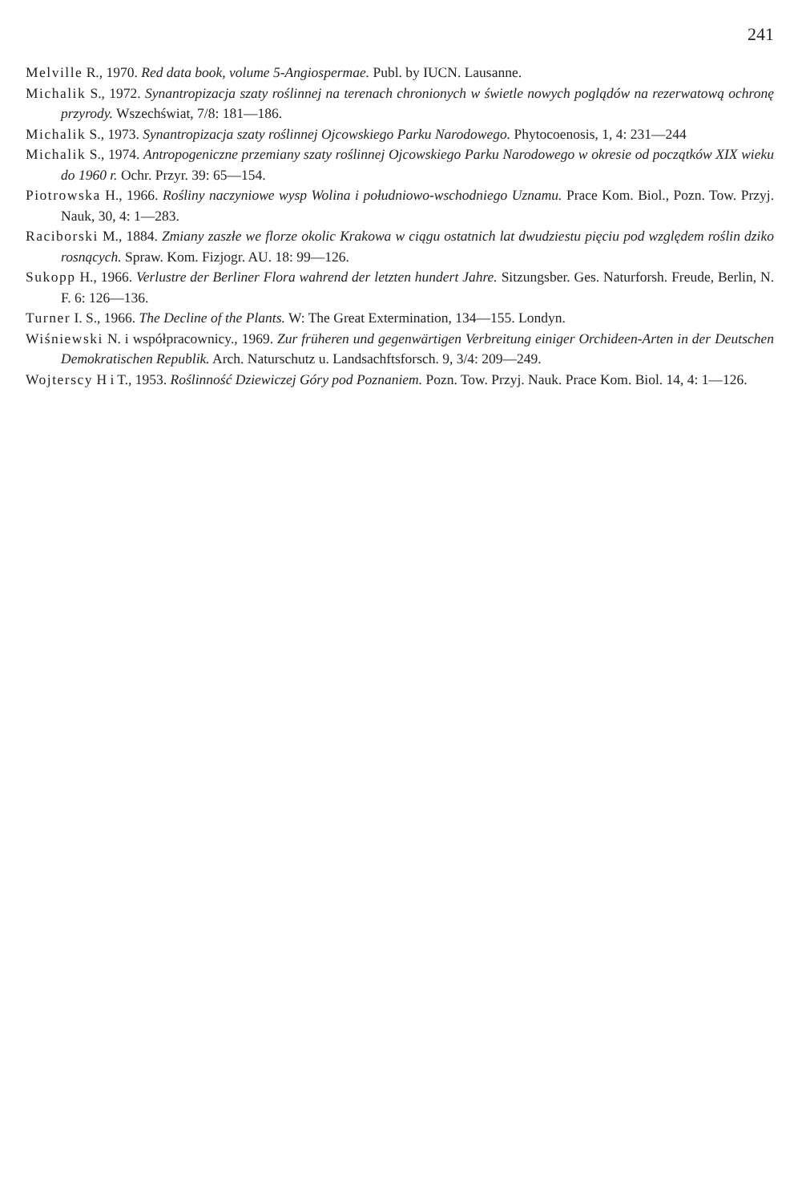241
Melville R., 1970. Red data book, volume 5-Angiospermae. Publ. by IUCN. Lausanne.
Michalik S., 1972. Synantropizacja szaty roślinnej na terenach chronionych w świetle nowych poglądów na rezerwatową ochronę przyrody. Wszechświat, 7/8: 181—186.
Michalik S., 1973. Synantropizacja szaty roślinnej Ojcowskiego Parku Narodowego. Phytocoenosis, 1, 4: 231—244
Michalik S., 1974. Antropogeniczne przemiany szaty roślinnej Ojcowskiego Parku Narodowego w okresie od początków XIX wieku do 1960 r. Ochr. Przyr. 39: 65—154.
Piotrowska H., 1966. Rośliny naczyniowe wysp Wolina i południowo-wschodniego Uznamu. Prace Kom. Biol., Pozn. Tow. Przyj. Nauk, 30, 4: 1—283.
Raciborski M., 1884. Zmiany zaszłe we florze okolic Krakowa w ciągu ostatnich lat dwudziestu pięciu pod względem roślin dziko rosnących. Spraw. Kom. Fizjogr. AU. 18: 99—126.
Sukopp H., 1966. Verlustre der Berliner Flora wahrend der letzten hundert Jahre. Sitzungsber. Ges. Naturforsh. Freude, Berlin, N. F. 6: 126—136.
Turner I. S., 1966. The Decline of the Plants. W: The Great Extermination, 134—155. Londyn.
Wiśniewski N. i współpracownicy., 1969. Zur früheren und gegenwärtigen Verbreitung einiger Orchideen-Arten in der Deutschen Demokratischen Republik. Arch. Naturschutz u. Landsachftsforsch. 9, 3/4: 209—249.
Wojterscy H i T., 1953. Roślinność Dziewiczej Góry pod Poznaniem. Pozn. Tow. Przyj. Nauk. Prace Kom. Biol. 14, 4: 1—126.